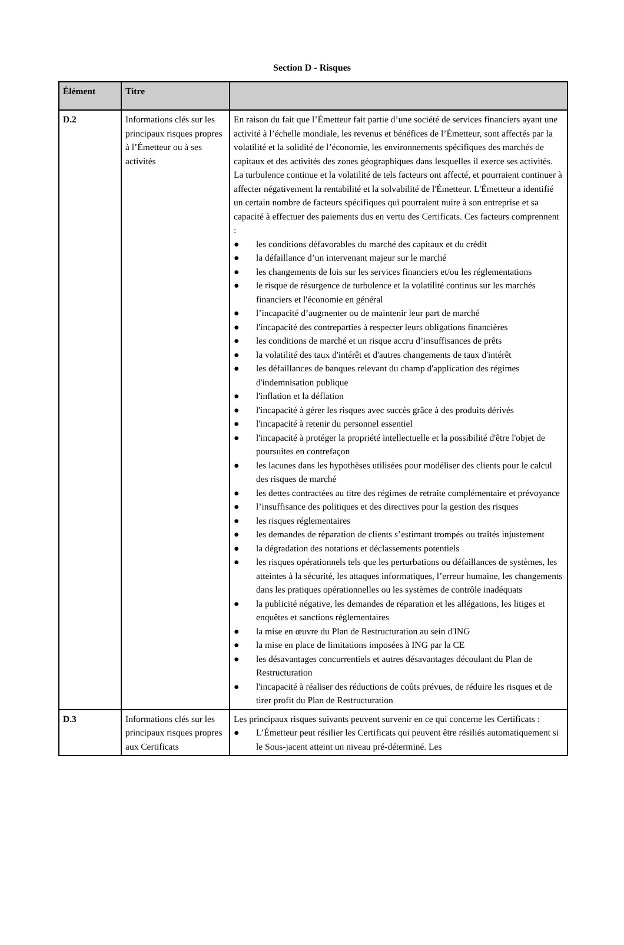Section D - Risques
| Élément | Titre | |
| --- | --- | --- |
| D.2 | Informations clés sur les principaux risques propres à l’Émetteur ou à ses activités | En raison du fait que l’Émetteur fait partie d’une société de services financiers ayant une activité à l’échelle mondiale, les revenus et bénéfices de l’Émetteur, sont affectés par la volatilité et la solidité de l’économie, les environnements spécifiques des marchés de capitaux et des activités des zones géographiques dans lesquelles il exerce ses activités. La turbulence continue et la volatilité de tels facteurs ont affecté, et pourraient continuer à affecter négativement la rentabilité et la solvabilité de l'Émetteur. L'Émetteur a identifié un certain nombre de facteurs spécifiques qui pourraient nuire à son entreprise et sa capacité à effectuer des paiements dus en vertu des Certificats. Ces facteurs comprennent : ● les conditions défavorables du marché des capitaux et du crédit ● la défaillance d’un intervenant majeur sur le marché ● les changements de lois sur les services financiers et/ou les réglementations ● le risque de résurgence de turbulence et la volatilité continus sur les marchés financiers et l'économie en général ● l’incapacité d’augmenter ou de maintenir leur part de marché ● l'incapacité des contreparties à respecter leurs obligations financières ● les conditions de marché et un risque accru d’insuffisances de prêts ● la volatilité des taux d'intérêt et d'autres changements de taux d'intérêt ● les défaillances de banques relevant du champ d'application des régimes d'indemnisation publique ● l'inflation et la déflation ● l'incapacité à gérer les risques avec succès grâce à des produits dérivés ● l'incapacité à retenir du personnel essentiel ● l'incapacité à protéger la propriété intellectuelle et la possibilité d'être l'objet de poursuites en contrefaçon ● les lacunes dans les hypothèses utilisées pour modéliser des clients pour le calcul des risques de marché ● les dettes contractées au titre des régimes de retraite complémentaire et prévoyance ● l’insuffisance des politiques et des directives pour la gestion des risques ● les risques réglementaires ● les demandes de réparation de clients s’estimant trompés ou traités injustement ● la dégradation des notations et déclassements potentiels ● les risques opérationnels tels que les perturbations ou défaillances de systèmes, les atteintes à la sécurité, les attaques informatiques, l’erreur humaine, les changements dans les pratiques opérationnelles ou les systèmes de contrôle inadéquats ● la publicité négative, les demandes de réparation et les allégations, les litiges et enquêtes et sanctions réglementaires ● la mise en œuvre du Plan de Restructuration au sein d'ING ● la mise en place de limitations imposées à ING par la CE ● les désavantages concurrentiels et autres désavantages découlant du Plan de Restructuration ● l'incapacité à réaliser des réductions de coûts prévues, de réduire les risques et de tirer profit du Plan de Restructuration |
| D.3 | Informations clés sur les principaux risques propres aux Certificats | Les principaux risques suivants peuvent survenir en ce qui concerne les Certificats : ● L’Émetteur peut résilier les Certificats qui peuvent être résiliés automatiquement si le Sous-jacent atteint un niveau pré-déterminé. Les |